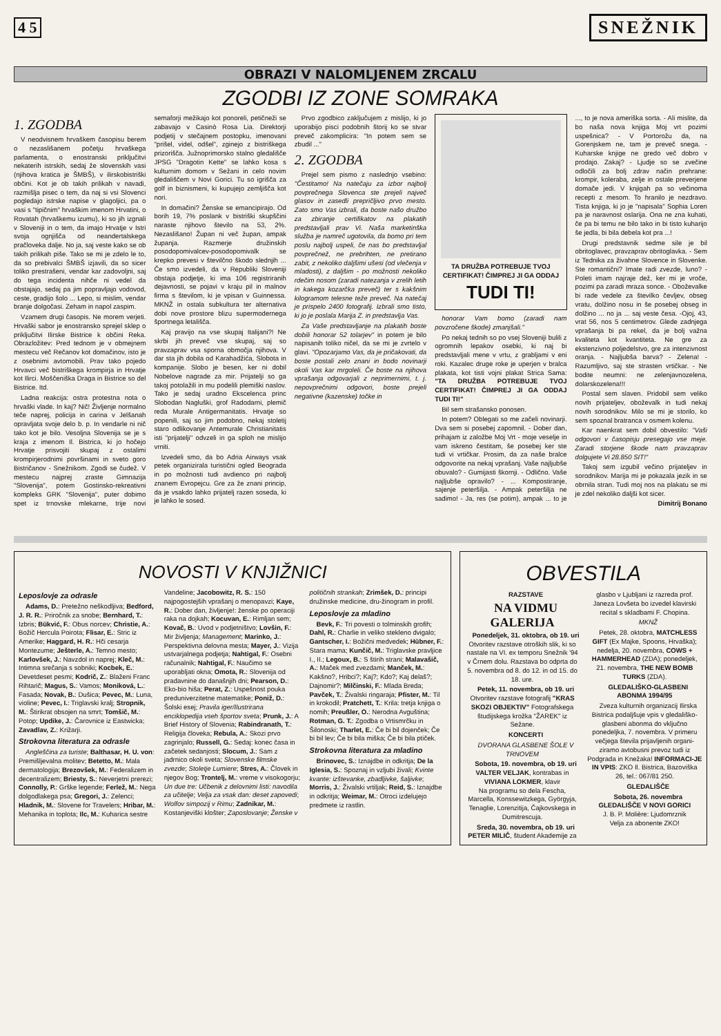4 5 SNEŽNIK
OBRAZI V NALOMLJENEM ZRCALU
ZGODBI IZ ZONE SOMRAKA
1. ZGODBA
V neodvisnem hrvaškem časopisu berem o nezaslišanem početju hrvaškega parlamenta, o enostranski priključitvi nekaterih istrskih, sedaj že slovenskih vasi (njihova kratica je ŠMBŠ), v ilirskobistriški občini. Kot je ob takih prilikah v navadi, razmišlja pisec o tem, da naj si vsi Slovenci pogledajo istrske napise v glagoljici, pa o vasi s "tipičnim" hrvaškim imenom Hrvatini, o Rovatah (hrvaškemu izumu), ki so jih izgnali v Sloveniji in o tem, da imajo Hrvatje v Istri svoja ognjišča od neandertalskega pračloveka dalje. No ja, saj veste kako se ob takih prilikah piše. Tako se mi je zdelo le to, da so prebivalci ŠMBŠ izjavili, da so sicer toliko prestrašeni, vendar kar zadovoljni, saj do tega incidenta nihče ni vedel da obstajajo, sedaj pa jim popravljajo vodovod, ceste, gradijo šolo ... Lepo, si mislim, vendar branje dolgočasi. Zeham in napol zaspim.
Vzamem drugi časopis. Ne morem verjeti. Hrvaški sabor je enostransko sprejel sklep o priključitvi Ilirske Bistrice k občini Reka. Obrazložitev: Pred tednom je v obmejnem mestecu več Rečanov kot domačinov, isto je z osebnimi avtomobili. Prav tako pojedo Hrvavci več bistriškega krompirja in Hrvatje kot Ilirci. Moščeniška Draga in Bistrice so del Bistrice. Itd.
Ladna reakcija: ostra protestna nota o hrvaški vlade. In kaj? Nič! Življenje normalno teče naprej, policija in carina v Jelšanah opravljata svoje delo b. p. In vendarle ni nič tako kot je bilo. Vesoljna Slovenija se je s kraja z imenom Il. Bistrica, ki jo hočejo Hrvatje prisvojiti skupaj z ostalimi krompirjerodnimi površinami in sveto goro Bistričanov - Snežnikom. Zgodi se čudež. V mestecu najprej zraste Gimnazija "Slovenija", potem Gostinsko-rekreativni kompleks GRK "Slovenija", puter dobimo spet iz trnovske mlekarne, trije novi semaforji mežikajo kot ponoreli, petičneži se zabavajo v Casinò Rosa Lia. Direktorji podjetij v stečajnem postopku, imenovani "prišel, videl, odšel", zginejo z bistriškega prizorišča. Južnoprimorsko stalno gledališče JPSG "Dragotin Kette" se lahko kosa s kulturnim domom v Sežani in celo novim gledališčem v Novi Gorici. Tu so igrišča za golf in biznismeni, ki kupujejo zemljišča kot nori.
In domačini? Ženske se emancipirajo. Od borih 19, 7% poslank v bistriški skupščini naraste njihovo število na 53, 2%. Nezaslišano! Župan ni več župan, ampak županja. Razmerje družinskih posodopomivalcev-posodopomivalk se krepko prevesi v številčno škodo slednjih ... Če smo izvedeli, da v Republiki Sloveniji obstaja podjetje, ki ima 106 registriranih dejavnosti, se pojavi v kraju pil in malnov firma s številom, ki je vpisan v Guinnessa. MKNŽ in ostala subkultura ter alternativa dobi nove prostore blizu supermodernega športnega letališča.
Kaj pravijo na vse skupaj Italijani?! Ne skrbi jih preveč vse skupaj, saj so pravzaprav vsa sporna območja njihova. V dar sta jih dobila od Karahadžića, Slobota in kompanije. Slobo je besen, ker ni dobil Nobelove nagrade za mir. Prijatelji so ga takoj potolažili in mu podelili plemiški naslov. Tako je sedaj uradno Ekscelenca princ Slobodan Nagluški, grof Radodarni, plemič reda Murale Antigermanitatis. Hrvatje so popenili, saj so jim podobno, nekaj stoletij staro odlikovanje Antemurale Christianitatis isti "prijatelji" odvzeli in ga sploh ne mislijo vrniti.
Izvedeli smo, da bo Adria Airways vsak petek organizirala turistični ogled Beograda in po možnosti tudi avdienco pri najbolj znanem Evropejcu. Gre za že znani princip, da je vsakdo lahko prijatelj razen soseda, ki je lahko le sosed.
Prvo zgodbico zaključujem z mislijo, ki jo uporabijo pisci podobnih štorij ko se stvar preveč zakomplicira: "In potem sem se zbudil ..."
2. ZGODBA
Prejel sem pismo z naslednjo vsebino: "Čestitamo! Na natečaju za izbor najbolj povprečnega Slovenca ste prejeli največ glasov in zasedli prepričljivo prvo mesto. Zato smo Vas izbrali, da boste našo družbo za zbiranje certifikatov na plakatih predstavljali prav Vi. Naša marketinška služba je namreč ugotovila, da bomo pri tem poslu najbolj uspeli, če nas bo predstavljal povprečnež, ne prebrihten, ne pretirano zabit, z nekoliko daljšimi ušesi (od vlečenja v mladosti), z daljšim - po možnosti nekoliko rdečim nosom (zaradi natezanja v zrelih letih in kakega kozarčka preveč) ter s kakšnim kilogramom telesne teže preveč. Na natečaj je prispelo 2400 fotografij. Izbrali smo tisto, ki jo je poslala Marija Z. in predstavlja Vas.
Za Vaše predstavljanje na plakatih boste dobili honorar 52 tolarjev" in potem je bilo napisanih toliko ničel, da se mi je zvrtelo v glavi. "Opozarjamo Vas, da je pričakovati, da boste postali zelo znani in bodo novinarji okoli Vas kar mrgoleli. Če boste na njihova vprašanja odgovarjali z neprimernimi, t. j. nepovprečnimi odgovori, boste prejeli negativne (kazenske) točke in
TA DRUŽBA POTREBUJE TVOJ CERTIFIKAT! ČIMPREJ JI GA ODDAJ
TUDI TI!
honorar Vam bomo (zaradi nam povzročene škode) zmanjšali."
Po nekaj tednih so po vsej Sloveniji bulili z ogromnih lepakov osebki, ki naj bi predstavljali mene v vrtu, z grabljami v eni roki. Kazalec druge roke je uperjen v bralca plakata, kot tisti vojni plakat Strica Sama: "TA DRUŽBA POTREBUJE TVOJ CERTIFIKAT! ČIMPREJ JI GA ODDAJ TUDI TI!"
Bil sem strašansko ponosen.
In potem? Oblegati so me začeli novinarji. Dva sem si posebej zapomnil. - Dober dan, prihajam iz založbe Moj Vrt - moje veselje in vam iskreno čestitam, še posebej ker ste tudi vi vrtičkar. Prosim, da za naše bralce odgovorite na nekaj vprašanj. Vaše najljubše obuvalo? - Gumijasti škornji. - Odlično. Vaše najljubše opravilo? - ... Kompostiranje, sajenje peteršilja. - Ampak peteršilja ne sadimo! - Ja, res (se potim), ampak ... to je ..., to je nova ameriška sorta. - Ali mislite, da bo naša nova knjiga Moj vrt pozimi uspešnica? - V Portorožu da, na Gorenjskem ne, tam je preveč snega. - Kuharske knjige ne gredo več dobro v prodajo. Zakaj? - Ljudje so se zvečine odločili za bolj zdrav način prehrane: krompir, koleraba, zelje in ostale preverjene domače jedi. V knjigah pa so večinoma recepti z mesom. To hranilo je nezdravo. Tista knjiga, ki jo je "napisala" Sophia Loren pa je naravnost oslarija. Ona ne zna kuhati, če pa bi temu ne bilo tako in bi tisto kuharijo še jedla, bi bila debela kot pra ...!
Drugi predstavnik sedme sile je bil obritoglavec, pravzaprav obritoglavka. - Sem iz Tednika za živahne Slovence in Slovenke. Ste romantični? Imate radi zvezde, luno? - Poleti imam najraje dež, ker mi je vroče, pozimi pa zaradi mraza sonce. - Oboževalke bi rade vedele za številko čevljev, obseg vratu, dolžino nosu in še posebej obseg in dolžino ... no ja ... saj veste česa. -Ojoj, 43, vrat 56, nos 5 centimetrov. Glede zadnjega vprašanja bi pa rekel, da je bolj važna kvaliteta kot kvantiteta. Ne gre za ekstenzivno poljedelstvo, gre za intenzivnost oranja. - Najljubša barva? - Zelena! - Razumljivo, saj ste strasten vrtičkar. - Ne bodite neumni: ne zelenjavnozelena, dolarskozelena!!!
Postal sem slaven. Pridobil sem veliko novih prijateljev, oboževalk in tudi nekaj novih sorodnikov. Milo se mi je storilo, ko sem spoznal bratranca v osmem kolenu.
Kar naenkrat sem dobil obvestilo: "Vaši odgovori v časopisju presegajo vse meje. Zaradi storjene škode nam pravzaprav dolgujete Vi 28.850 SIT!"
Takoj sem izgubil večino prijateljev in sorodnikov. Marija mi je pokazala jezik in se obrnila stran. Tudi moj nos na plakatu se mi je zdel nekoliko daljši kot sicer.
Dimitrij Bonano
NOVOSTI V KNJIŽNICI
Leposlovje za odrasle
Adams, D.: Pretežno neškodljiva; Bedford, J. R. R.: Priročnik za snobe; Bernhard, T.: Izbris; Bükvić, F.: Obus norcev; Christie, A.: Božič Hercula Poirota; Flisar, E.: Stric iz Amerike; Haggard, H. R.: Hči cesarja Montezume; Ješterle, A.: Temno mesto; Karlovšek, J.: Navzdol in naprej; Kleč, M.: Intimna srečanja s sobniki; Kocbek, E.: Devetdeset pesmi; Kodrič, Z.: Blaženi Franc Rihtarič; Magus, S.: Vamos; Moniková, L.: Fasada; Novak, B.: Dušica; Pevec, M.: Luna, violine; Pevec, I.: Triglavski kralj; Stropnik, M.: Štirikrat obsojen na smrt; Tomšič, M.: Potop; Updike, J.: Čarovnice iz Eastwicka; Zavadlav, Z.: Križarji.
Strokovna literatura za odrasle
Angleščina za turiste; Balthasar, H. U. von: Premišljevalna molitev; Betetto, M.: Mala dermatologija; Brezovšek, M.: Federalizem in decentralizem; Briesty, S.: Neverjetni prerezi; Connolly, P.: Grške legende; Ferlež, M.: Nega dolgodlakega psa; Gregori, J.: Zelenci; Hladnik, M.: Slovene for Travelers; Hribar, M.: Mehanika in toplota; Ilc, M.: Kuharica sestre Vandeline; Jacobowitz, R. S.: 150 najpogostejših vprašanj o menopavzi; Kaye, R.: Dober dan, življenje!: ženske po operaciji raka na dojkah; Kocuvan, E.: Rimljan sem; Kovač, B.: Uvod v podjetništvo; Lovšin, F.: Mir življenja; Management; Marinko, J.: Perspektivna delovna mesta; Mayer, J.: Vizija ustvarjalnega podjetja; Nahtigal, F.: Osebni računalnik; Nahtigal, F.: Naučimo se uporabljati okna; Omota, R.: Slovenija od pradavnine do današnjih dni; Pearson, D.: Eko-bio hiša; Perat, Z.: Uspešnost pouka preduniverzitetne matematike; Poniž, D.: Šolski esej; Pravila iger/Ilustrirana enciklopedija vseh športov sveta; Prunk, J.: A Brief History of Slovenia; Rabindranath, T.: Religija človeka; Rebula, A.: Skozi prvo zagrinjalo; Russell, G.: Sedaj: konec časa in začetek sedanjosti; Slocum, J.: Sam z jadrnico okoli sveta; Slovenske filmske zvezde; Stoletje Lumiere; Stres, A.: Človek in njegov Bog; Trontelj, M.: vreme v visokogorju; Un due tre: Učbenik z delovnimi listi: navodila za učitelje; Velja za vsak dan: deset zapovedi; Wolfov simpozij v Rimu; Zadnikar, M.: Kostanjeviški klošter; Zaposlovanje; Ženske v političnih strankah; Zrimšek, D.: principi družinske medicine, dru-žinogram in profil.
Leposlovje za mladino
Bevk, F.: Tri povesti o tolminskih grofih; Dahl, R.: Charlie in veliko stekleno dvigalo; Gantscher, I.: Božični medvedek; Hübner, F.: Stara mama; Kunčič, M.: Triglavske pravljice I., II.; Legoux, B.: S štirih strani; Malavašič, A.: Maček med zvezdami; Manček, M.: Kakšno?, Hribci?; Kaj?; Kdo?; Kaj delaš?; Dajnomir?; Milčinski, F.: Mlada Breda; Pavček, T.: Živalski ringaraja; Pfister, M.: Til in krokodil; Pratchett, T.: Krila: tretja knjiga o nomih; Preußler, O.: Nerodna Avguština; Rotman, G. T.: Zgodba o Vrtismrčku in Šilonoski; Tharlet, E.: Če bi bil dojenček; Če bi bil lev; Če bi bila miška; Če bi bila ptiček.
Strokovna literatura za mladino
Brinovec, S.: Iznajdbe in odkritja; De la Iglesia, S.: Spoznaj in vzljubi živali; Kvinte kvante: izštevanke, zbadljivke, šaljivke; Morris, J.: Živalski vrtiljak; Reid, S.: Iznajdbe in odkritja; Weimar, M.: Otroci izdelujejo predmete iz rastlin.
OBVESTILA
RAZSTAVE
NA VIDMU
GALERIJA
Ponedeljek, 31. oktobra, ob 19. uri
Otvoritev razstave otroških slik, ki so nastale na VI. ex temporu Snežnik '94 v Črnem dolu. Razstava bo odprta do 5. novembra od 8. do 12. in od 15. do 18. ure.
Petek, 11. novembra, ob 19. uri
Otvoritev razstave fotografij "KRAS SKOZI OBJEKTIV" Fotografskega študijskega krožka "ŽAREK" iz Sežane.
KONCERTI
DVORANA GLASBENE ŠOLE V TRNOVEM
Sobota, 19. novembra, ob 19. uri
VALTER VELJAK, kontrabas in VIVIANA LOKMER, klavir
Na programu so dela Fescha, Marcella, Konssewitzkega, Györgyja, Tenaglie, Lorenzitija, Čajkovskega in Dumitrescuja.
Sreda, 30. novembra, ob 19. uri
PETER MILIČ, študent Akademije za glasbo v Ljubljani iz razreda prof. Janeza Lovšeta bo izvedel klavirski recital s skladbami F. Chopina.
MKNŽ
Petek, 28. oktobra, MATCHLESS GIFT (Ex Majke, Spoons, Hrvaška); nedelja, 20. novembra, COWS + HAMMERHEAD (ZDA); ponedeljek, 21. novembra, THE NEW BOMB TURKS (ZDA).
GLEDALIŠKO-GLASBENI ABONMA 1994/95
Zveza kulturnih organizacij Ilirska Bistrica podaljšuje vpis v gledališko-glasbeni abonma do vključno ponedeljka, 7. novembra. V primeru večjega števila prijavljenih organi-ziramo avtobusni prevoz tudi iz Podgrada in Knežaka! INFORMACI-JE IN VPIS: ZKO Il. Bistrica, Bazoviška 26, tel.: 067/81 250.
GLEDALIŠČE
Sobota, 26. novembra
GLEDALIŠČE V NOVI GORICI
J. B. P. Molière: Ljudomrznik
Velja za abonente ZKO!